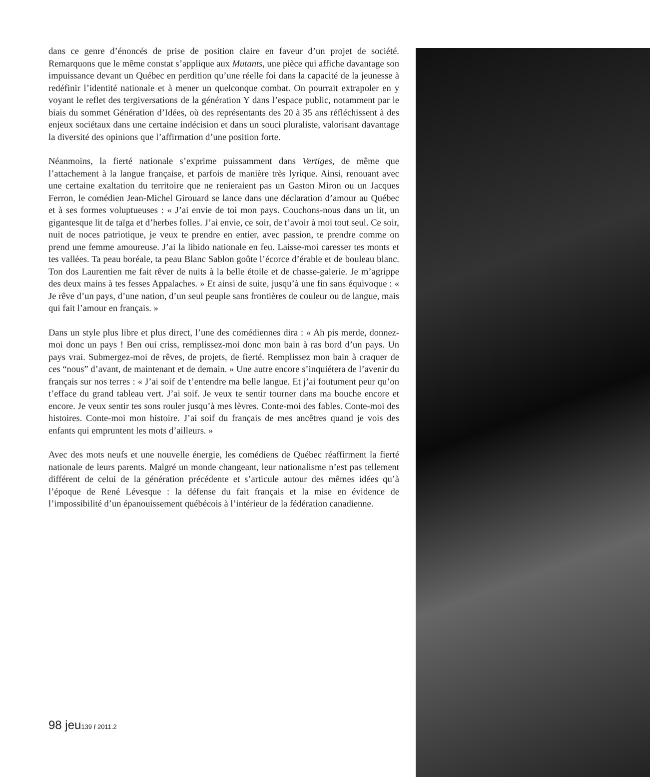dans ce genre d’énoncés de prise de position claire en faveur d’un projet de société. Remarquons que le même constat s’applique aux Mutants, une pièce qui affiche davantage son impuissance devant un Québec en perdition qu’une réelle foi dans la capacité de la jeunesse à redéfinir l’identité nationale et à mener un quelconque combat. On pourrait extrapoler en y voyant le reflet des tergiversations de la génération Y dans l’espace public, notamment par le biais du sommet Génération d’Idées, où des représentants des 20 à 35 ans réfléchissent à des enjeux sociétaux dans une certaine indécision et dans un souci pluraliste, valorisant davantage la diversité des opinions que l’affirmation d’une position forte.
Néanmoins, la fierté nationale s’exprime puissamment dans Vertiges, de même que l’attachement à la langue française, et parfois de manière très lyrique. Ainsi, renouant avec une certaine exaltation du territoire que ne renieraient pas un Gaston Miron ou un Jacques Ferron, le comédien Jean-Michel Girouard se lance dans une déclaration d’amour au Québec et à ses formes voluptueuses : « J’ai envie de toi mon pays. Couchons-nous dans un lit, un gigantesque lit de taïga et d’herbes folles. J’ai envie, ce soir, de t’avoir à moi tout seul. Ce soir, nuit de noces patriotique, je veux te prendre en entier, avec passion, te prendre comme on prend une femme amoureuse. J’ai la libido nationale en feu. Laisse-moi caresser tes monts et tes vallées. Ta peau boréale, ta peau Blanc Sablon goûte l’écorce d’érable et de bouleau blanc. Ton dos Laurentien me fait rêver de nuits à la belle étoile et de chasse-galerie. Je m’agrippe des deux mains à tes fesses Appalaches. » Et ainsi de suite, jusqu’à une fin sans équivoque : « Je rêve d’un pays, d’une nation, d’un seul peuple sans frontières de couleur ou de langue, mais qui fait l’amour en français. »
Dans un style plus libre et plus direct, l’une des comédiennes dira : « Ah pis merde, donnez-moi donc un pays ! Ben oui criss, remplissez-moi donc mon bain à ras bord d’un pays. Un pays vrai. Submergez-moi de rêves, de projets, de fierté. Remplissez mon bain à craquer de ces “nous” d’avant, de maintenant et de demain. » Une autre encore s’inquiétera de l’avenir du français sur nos terres : « J’ai soif de t’entendre ma belle langue. Et j’ai foutument peur qu’on t’efface du grand tableau vert. J’ai soif. Je veux te sentir tourner dans ma bouche encore et encore. Je veux sentir tes sons rouler jusqu’à mes lèvres. Conte-moi des fables. Conte-moi des histoires. Conte-moi mon histoire. J’ai soif du français de mes ancêtres quand je vois des enfants qui empruntent les mots d’ailleurs. »
Avec des mots neufs et une nouvelle énergie, les comédiens de Québec réaffirment la fierté nationale de leurs parents. Malgré un monde changeant, leur nationalisme n’est pas tellement différent de celui de la génération précédente et s’articule autour des mêmes idées qu’à l’époque de René Lévesque : la défense du fait français et la mise en évidence de l’impossibilité d’un épanouissement québécois à l’intérieur de la fédération canadienne.
98 jeu139 / 2011.2